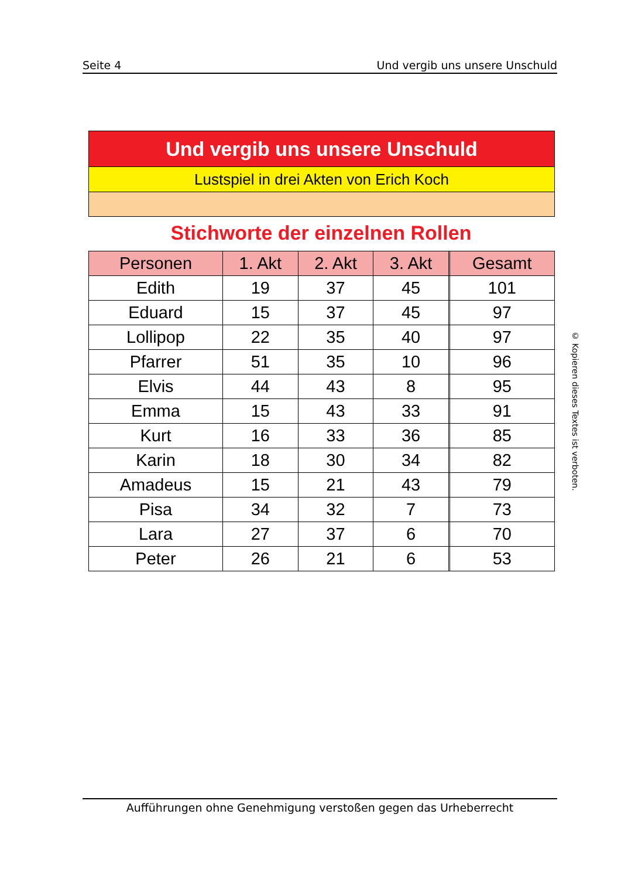Seite 4 Und vergib uns unsere Unschuld
Und vergib uns unsere Unschuld
Lustspiel in drei Akten von Erich Koch
Stichworte der einzelnen Rollen
| Personen | 1. Akt | 2. Akt | 3. Akt | | Gesamt |
| --- | --- | --- | --- | --- | --- |
| Edith | 19 | 37 | 45 | | 101 |
| Eduard | 15 | 37 | 45 | | 97 |
| Lollipop | 22 | 35 | 40 | | 97 |
| Pfarrer | 51 | 35 | 10 | | 96 |
| Elvis | 44 | 43 | 8 | | 95 |
| Emma | 15 | 43 | 33 | | 91 |
| Kurt | 16 | 33 | 36 | | 85 |
| Karin | 18 | 30 | 34 | | 82 |
| Amadeus | 15 | 21 | 43 | | 79 |
| Pisa | 34 | 32 | 7 | | 73 |
| Lara | 27 | 37 | 6 | | 70 |
| Peter | 26 | 21 | 6 | | 53 |
© Kopieren dieses Textes ist verboten.
Aufführungen ohne Genehmigung verstoßen gegen das Urheberrecht